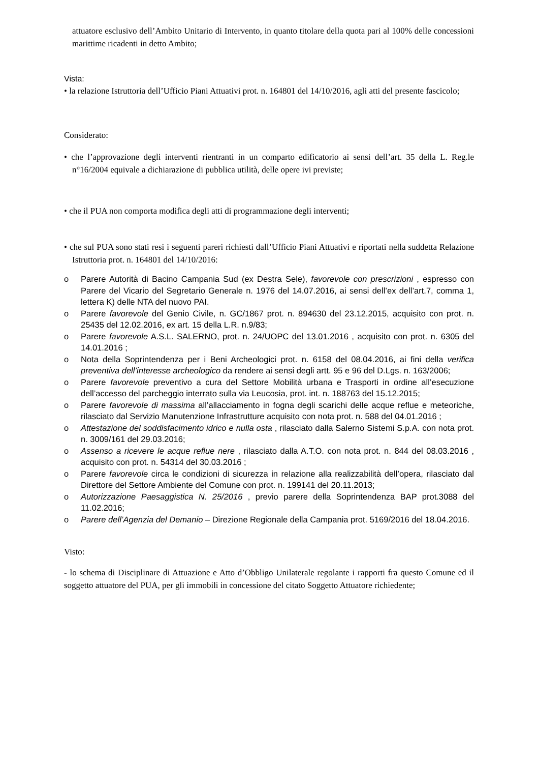attuatore esclusivo dell’Ambito Unitario di Intervento, in quanto titolare della quota pari al 100% delle concessioni marittime ricadenti in detto Ambito;
Vista:
• la relazione Istruttoria dell’Ufficio Piani Attuativi prot. n. 164801 del 14/10/2016, agli atti del presente fascicolo;
Considerato:
• che l’approvazione degli interventi rientranti in un comparto edificatorio ai sensi dell’art. 35 della L. Reg.le n°16/2004 equivale a dichiarazione di pubblica utilità, delle opere ivi previste;
• che il PUA non comporta modifica degli atti di programmazione degli interventi;
• che sul PUA sono stati resi i seguenti pareri richiesti dall’Ufficio Piani Attuativi e riportati nella suddetta Relazione Istruttoria prot. n. 164801 del 14/10/2016:
o Parere Autorità di Bacino Campania Sud (ex Destra Sele), favorevole con prescrizioni , espresso con Parere del Vicario del Segretario Generale n. 1976 del 14.07.2016, ai sensi dell’ex dell’art.7, comma 1, lettera K) delle NTA del nuovo PAI.
o Parere favorevole del Genio Civile, n. GC/1867 prot. n. 894630 del 23.12.2015, acquisito con prot. n. 25435 del 12.02.2016, ex art. 15 della L.R. n.9/83;
o Parere favorevole A.S.L. SALERNO, prot. n. 24/UOPC del 13.01.2016 , acquisito con prot. n. 6305 del 14.01.2016 ;
o Nota della Soprintendenza per i Beni Archeologici prot. n. 6158 del 08.04.2016, ai fini della verifica preventiva dell’interesse archeologico da rendere ai sensi degli artt. 95 e 96 del D.Lgs. n. 163/2006;
o Parere favorevole preventivo a cura del Settore Mobilità urbana e Trasporti in ordine all’esecuzione dell’accesso del parcheggio interrato sulla via Leucosia, prot. int. n. 188763 del 15.12.2015;
o Parere favorevole di massima all’allacciamento in fogna degli scarichi delle acque reflue e meteoriche, rilasciato dal Servizio Manutenzione Infrastrutture acquisito con nota prot. n. 588 del 04.01.2016 ;
o Attestazione del soddisfacimento idrico e nulla osta , rilasciato dalla Salerno Sistemi S.p.A. con nota prot. n. 3009/161 del 29.03.2016;
o Assenso a ricevere le acque reflue nere , rilasciato dalla A.T.O. con nota prot. n. 844 del 08.03.2016 , acquisito con prot. n. 54314 del 30.03.2016 ;
o Parere favorevole circa le condizioni di sicurezza in relazione alla realizzabilità dell’opera, rilasciato dal Direttore del Settore Ambiente del Comune con prot. n. 199141 del 20.11.2013;
o Autorizzazione Paesaggistica N. 25/2016 , previo parere della Soprintendenza BAP prot.3088 del 11.02.2016;
o Parere dell’Agenzia del Demanio – Direzione Regionale della Campania prot. 5169/2016 del 18.04.2016.
Visto:
- lo schema di Disciplinare di Attuazione e Atto d’Obbligo Unilaterale regolante i rapporti fra questo Comune ed il soggetto attuatore del PUA, per gli immobili in concessione del citato Soggetto Attuatore richiedente;